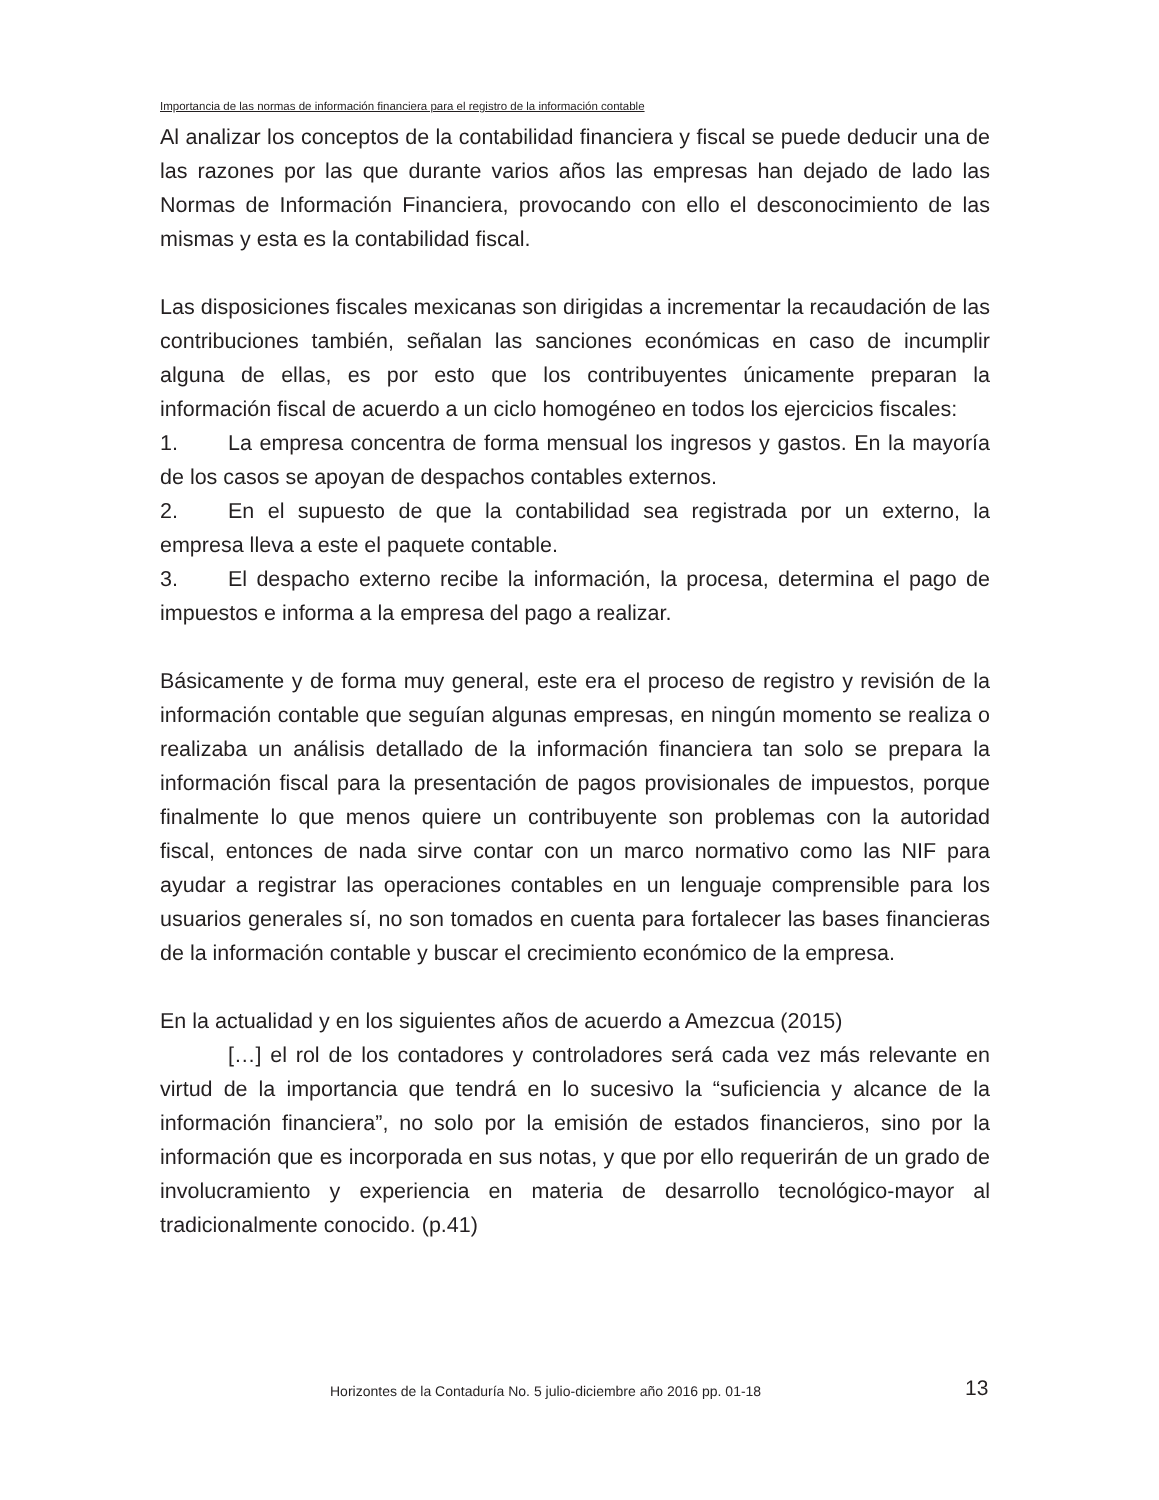Importancia de las normas de información financiera para el registro de la información contable
Al analizar los conceptos de la contabilidad financiera y fiscal se puede deducir una de las razones por las que durante varios años las empresas han dejado de lado las Normas de Información Financiera, provocando con ello el desconocimiento de las mismas y esta es la contabilidad fiscal.
Las disposiciones fiscales mexicanas son dirigidas a incrementar la recaudación de las contribuciones también, señalan las sanciones económicas en caso de incumplir alguna de ellas, es por esto que los contribuyentes únicamente preparan la información fiscal de acuerdo a un ciclo homogéneo en todos los ejercicios fiscales:
1. La empresa concentra de forma mensual los ingresos y gastos. En la mayoría de los casos se apoyan de despachos contables externos.
2. En el supuesto de que la contabilidad sea registrada por un externo, la empresa lleva a este el paquete contable.
3. El despacho externo recibe la información, la procesa, determina el pago de impuestos e informa a la empresa del pago a realizar.
Básicamente y de forma muy general, este era el proceso de registro y revisión de la información contable que seguían algunas empresas, en ningún momento se realiza o realizaba un análisis detallado de la información financiera tan solo se prepara la información fiscal para la presentación de pagos provisionales de impuestos, porque finalmente lo que menos quiere un contribuyente son problemas con la autoridad fiscal, entonces de nada sirve contar con un marco normativo como las NIF para ayudar a registrar las operaciones contables en un lenguaje comprensible para los usuarios generales sí, no son tomados en cuenta para fortalecer las bases financieras de la información contable y buscar el crecimiento económico de la empresa.
En la actualidad y en los siguientes años de acuerdo a Amezcua (2015)
[…] el rol de los contadores y controladores será cada vez más relevante en virtud de la importancia que tendrá en lo sucesivo la “suficiencia y alcance de la información financiera”, no solo por la emisión de estados financieros, sino por la información que es incorporada en sus notas, y que por ello requerirán de un grado de involucramiento y experiencia en materia de desarrollo tecnológico-mayor al tradicionalmente conocido. (p.41)
Horizontes de la Contaduría No. 5 julio-diciembre año 2016 pp. 01-18
13